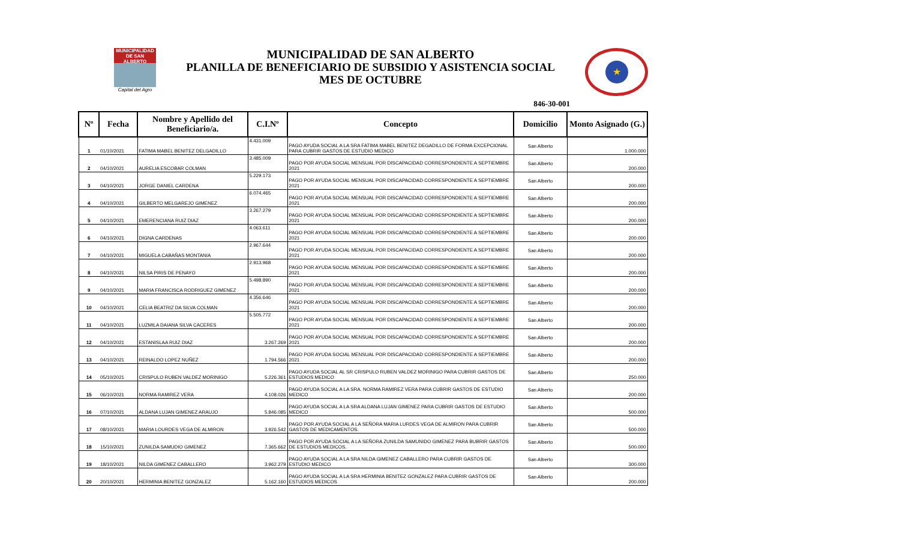MUNICIPALIDAD DE SAN ALBERTO
Capital del Agro
MUNICIPALIDAD DE SAN ALBERTO
PLANILLA DE BENEFICIARIO DE SUBSIDIO Y ASISTENCIA SOCIAL
MES DE OCTUBRE
★
846-30-001
| Nº | Fecha | Nombre y Apellido del Beneficiario/a. | C.I.Nº | Concepto | Domicilio | Monto Asignado (G.) |
| --- | --- | --- | --- | --- | --- | --- |
| 1 | 01/10/2021 | FATIMA MABEL BENITEZ DELGADILLO | 4.431.009 | PAGO AYUDA SOCIAL A LA SRA FATIMA MABEL BENITEZ DEGADILLO DE FORMA EXCEPCIONAL PARA CUBRIR GASTOS DE ESTUDIO MEDICO | San Alberto | 1.000.000 |
| 2 | 04/10/2021 | AURELIA ESCOBAR COLMAN | 3.485.009 | PAGO POR AYUDA SOCIAL MENSUAL POR DISCAPACIDAD CORRESPONDIENTE A SEPTIEMBRE 2021 | San Alberto | 200.000 |
| 3 | 04/10/2021 | JORGE DANIEL CARDENA | 5.229.173 | PAGO POR AYUDA SOCIAL MENSUAL POR DISCAPACIDAD CORRESPONDIENTE A SEPTIEMBRE 2021 | San Alberto | 200.000 |
| 4 | 04/10/2021 | GILBERTO MELGAREJO GIMENEZ | 6.074.465 | PAGO POR AYUDA SOCIAL MENSUAL POR DISCAPACIDAD CORRESPONDIENTE A SEPTIEMBRE 2021 | San Alberto | 200.000 |
| 5 | 04/10/2021 | EMERENCIANA RUIZ DIAZ | 3.267.279 | PAGO POR AYUDA SOCIAL MENSUAL POR DISCAPACIDAD CORRESPONDIENTE A SEPTIEMBRE 2021 | San Alberto | 200.000 |
| 6 | 04/10/2021 | DIGNA CARDENAS | 4.063.611 | PAGO POR AYUDA SOCIAL MENSUAL POR DISCAPACIDAD CORRESPONDIENTE A SEPTIEMBRE 2021 | San Alberto | 200.000 |
| 7 | 04/10/2021 | MIGUELA CABAÑAS MONTANIA | 2.967.644 | PAGO POR AYUDA SOCIAL MENSUAL POR DISCAPACIDAD CORRESPONDIENTE A SEPTIEMBRE 2021 | San Alberto | 200.000 |
| 8 | 04/10/2021 | NILSA PIRIS DE PENAYO | 2.913.968 | PAGO POR AYUDA SOCIAL MENSUAL POR DISCAPACIDAD CORRESPONDIENTE A SEPTIEMBRE 2021 | San Alberto | 200.000 |
| 9 | 04/10/2021 | MARIA FRANCISCA RODRIGUEZ GIMENEZ | 5.498.890 | PAGO POR AYUDA SOCIAL MENSUAL POR DISCAPACIDAD CORRESPONDIENTE A SEPTIEMBRE 2021 | San Alberto | 200.000 |
| 10 | 04/10/2021 | CELIA BEATRIZ DA SILVA COLMAN | 4.356.646 | PAGO POR AYUDA SOCIAL MENSUAL POR DISCAPACIDAD CORRESPONDIENTE A SEPTIEMBRE 2021 | San Alberto | 200.000 |
| 11 | 04/10/2021 | LUZMILA DAIANA SILVA CACERES | 5.505.772 | PAGO POR AYUDA SOCIAL MENSUAL POR DISCAPACIDAD CORRESPONDIENTE A SEPTIEMBRE 2021 | San Alberto | 200.000 |
| 12 | 04/10/2021 | ESTANISLAA RUIZ DIAZ | 3.267.269 | PAGO POR AYUDA SOCIAL MENSUAL POR DISCAPACIDAD CORRESPONDIENTE A SEPTIEMBRE 2021 | San Alberto | 200.000 |
| 13 | 04/10/2021 | REINALDO LOPEZ NUÑEZ | 1.794.566 | PAGO POR AYUDA SOCIAL MENSUAL POR DISCAPACIDAD CORRESPONDIENTE A SEPTIEMBRE 2021 | San Alberto | 200.000 |
| 14 | 05/10/2021 | CRISPULO RUBEN VALDEZ MORINIGO | 5.226.361 | PAGO AYUDA SOCIAL AL SR CRISPULO RUBEN VALDEZ MORINIGO PARA CUBRIR GASTOS DE ESTUDIOS MEDICO | San Alberto | 250.000 |
| 15 | 06/10/2021 | NORMA RAMIREZ VERA | 4.108.026 | PAGO AYUDA SOCIAL A LA SRA. NORMA RAMIREZ VERA PARA CUBRIR GASTOS DE ESTUDIO MEDICO | San Alberto | 200.000 |
| 16 | 07/10/2021 | ALDANA LUJAN GIMENEZ ARAUJO | 5.846.085 | PAGO AYUDA SOCIAL A LA SRA ALDANA LUJAN GIMENEZ PARA CUBRIR GASTOS DE ESTUDIO MEDICO | San Alberto | 500.000 |
| 17 | 08/10/2021 | MARIA LOURDES VEGA DE ALMIRON | 3.926.542 | PAGO POR AYUDA SOCIAL A LA SEÑORA MARIA LURDES VEGA DE ALMIRON PARA CUBRIR GASTOS DE MEDICAMENTOS. | San Alberto | 500.000 |
| 18 | 15/10/2021 | ZUNILDA SAMUDIO GIMENEZ | 7.365.662 | PAGO POR AYUDA SOCIAL A LA SEÑORA ZUNILDA SAMUNIDO GIMENEZ PARA BUBRIR GASTOS DE ESTUDIOS MEDICOS. | San Alberto | 500.000 |
| 19 | 18/10/2021 | NILDA GIMENEZ CABALLERO | 3.962.279 | PAGO AYUDA SOCIAL A LA SRA NILDA GIMENEZ CABALLERO PARA CUBRIR GASTOS DE ESTUDIO MEDICO | San Alberto | 300.000 |
| 20 | 20/10/2021 | HERMINIA BENITEZ GONZALEZ | 5.162.160 | PAGO AYUDA SOCIAL A LA SRA HERMINIA BENITEZ GONZALEZ PARA CUBRIR GASTOS DE ESTUDIOS MEDICOS | San Alberto | 200.000 |